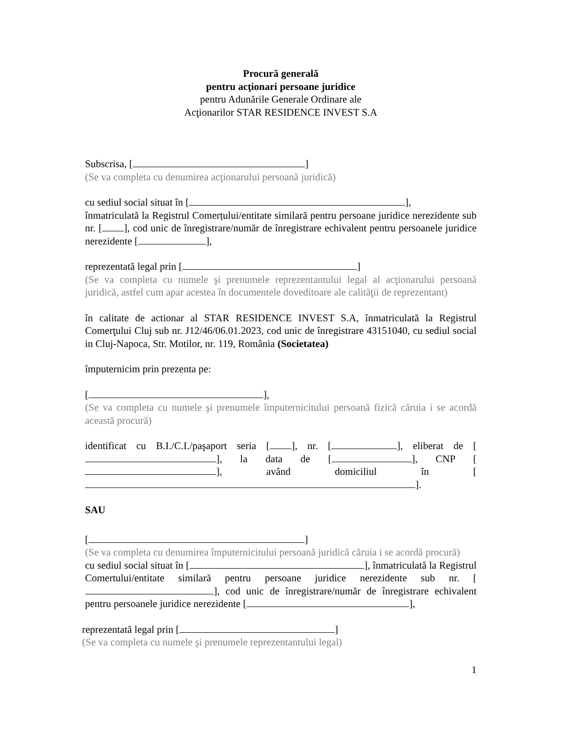Procură generală
pentru acţionari persoane juridice
pentru Adunările Generale Ordinare ale
Acţionarilor STAR RESIDENCE INVEST S.A
Subscrisa, [ ]
(Se va completa cu denumirea acţionarului persoană juridică)
cu sediul social situat în [ ],
înmatriculată la Registrul Comerțului/entitate similară pentru persoane juridice nerezidente sub nr. [ ], cod unic de înregistrare/număr de înregistrare echivalent pentru persoanele juridice nerezidente [ ],
reprezentată legal prin [ ]
(Se va completa cu numele şi prenumele reprezentantului legal al acţionarului persoană juridică, astfel cum apar acestea în documentele doveditoare ale calităţii de reprezentant)
în calitate de actionar al STAR RESIDENCE INVEST S.A, înmatriculată la Registrul Comerţului Cluj sub nr. J12/46/06.01.2023, cod unic de înregistrare 43151040, cu sediul social in Cluj-Napoca, Str. Motilor, nr. 119, România (Societatea)
împuternicim prin prezenta pe:
[ ],
(Se va completa cu numele şi prenumele împuternicitului persoană fizică căruia i se acordă această procură)
identificat cu B.I./C.I./paşaport seria [ ], nr. [ ], eliberat de [ ], la data de [ ], CNP [ ], având domiciliul în [ ].
SAU
[ ]
(Se va completa cu denumirea împuternicitului persoană juridică căruia i se acordă procură)
cu sediul social situat în [ ], înmatriculată la Registrul Comertului/entitate similară pentru persoane juridice nerezidente sub nr. [ ], cod unic de înregistrare/număr de înregistrare echivalent pentru persoanele juridice nerezidente [ ],
reprezentată legal prin [ ]
(Se va completa cu numele şi prenumele reprezentantului legal)
1